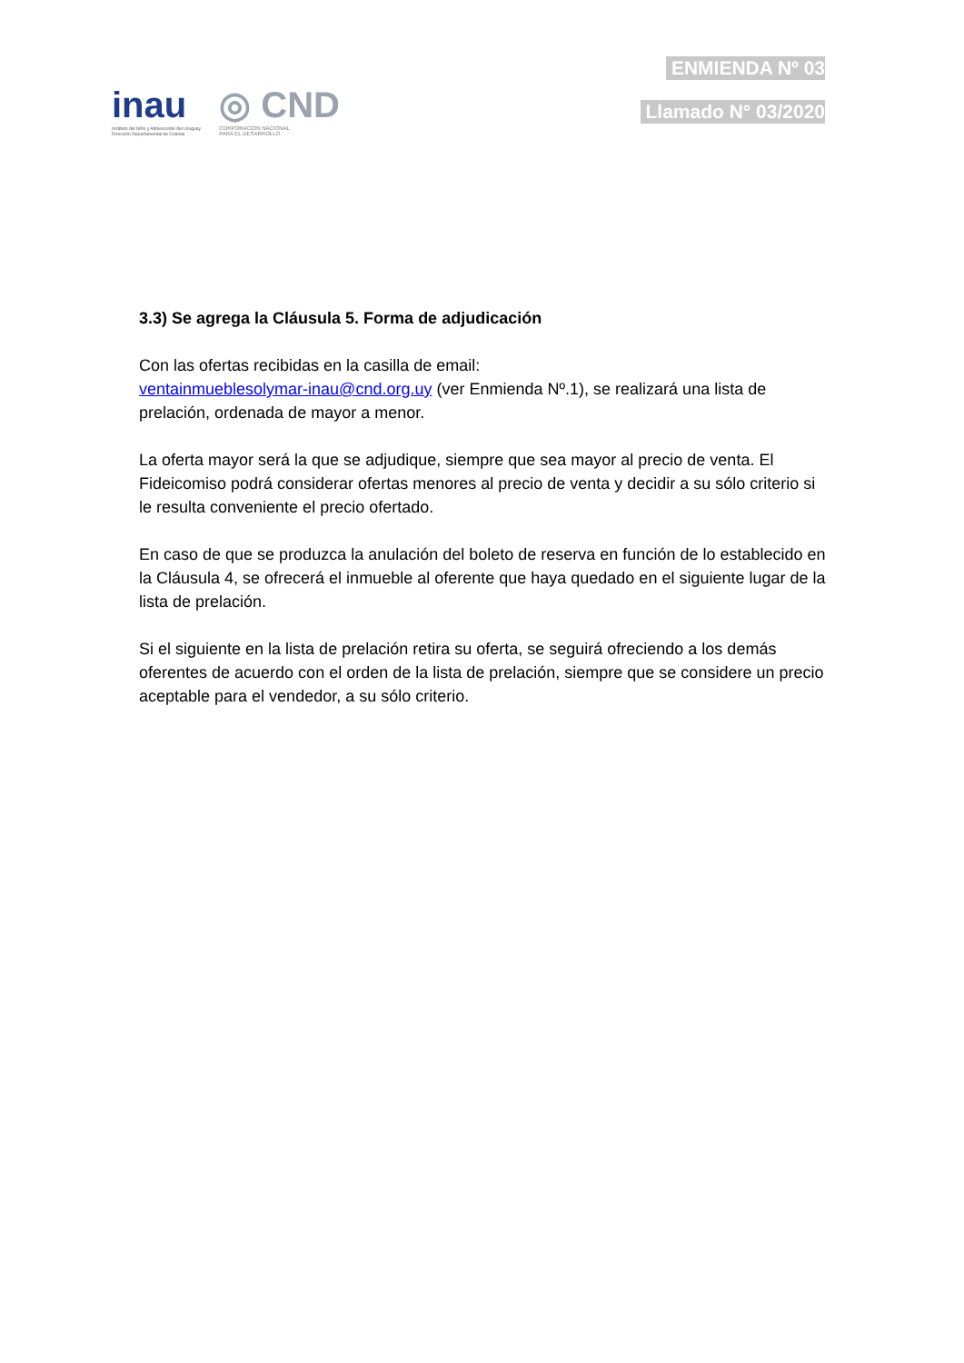inau
Instituto del Niño y Adolescente del Uruguay
Dirección Departamental de Colonia
◎ CND
CORPORACION NACIONAL
PARA EL DESARROLLO
ENMIENDA Nº 03
Llamado N° 03/2020
3.3) Se agrega la Cláusula 5. Forma de adjudicación
Con las ofertas recibidas en la casilla de email:
ventainmueblesolymar-inau@cnd.org.uy (ver Enmienda Nº.1), se realizará una lista de prelación, ordenada de mayor a menor.
La oferta mayor será la que se adjudique, siempre que sea mayor al precio de venta. El Fideicomiso podrá considerar ofertas menores al precio de venta y decidir a su sólo criterio si le resulta conveniente el precio ofertado.
En caso de que se produzca la anulación del boleto de reserva en función de lo establecido en la Cláusula 4, se ofrecerá el inmueble al oferente que haya quedado en el siguiente lugar de la lista de prelación.
Si el siguiente en la lista de prelación retira su oferta, se seguirá ofreciendo a los demás oferentes de acuerdo con el orden de la lista de prelación, siempre que se considere un precio aceptable para el vendedor, a su sólo criterio.